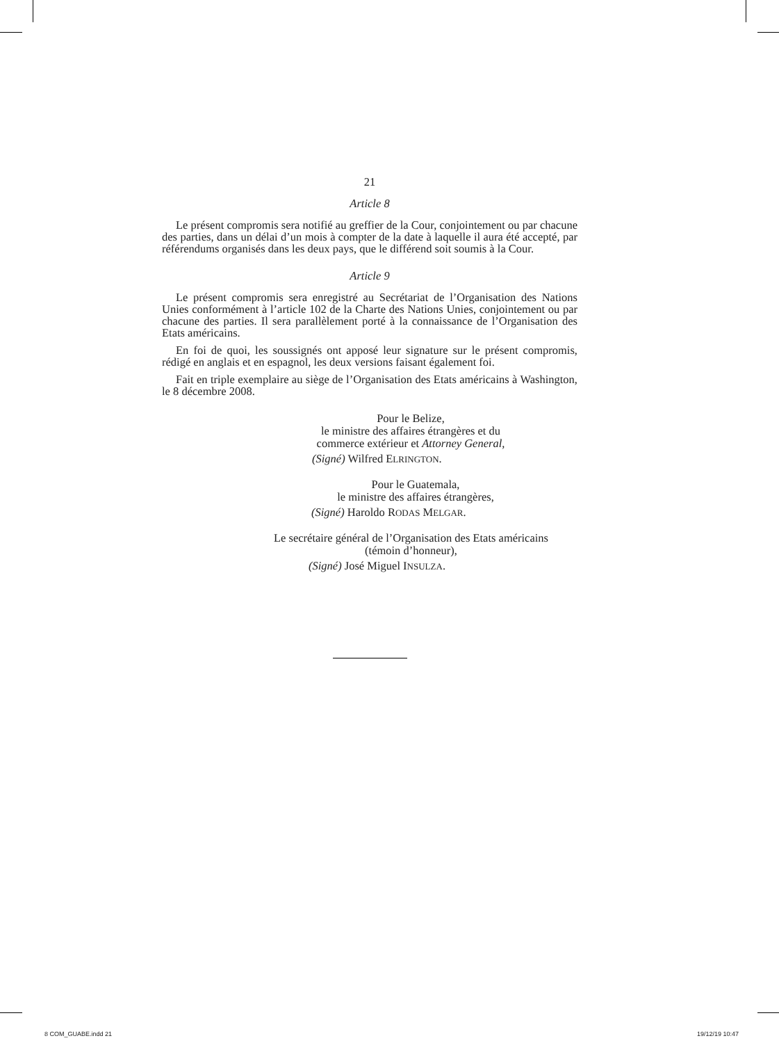21
Article 8
Le présent compromis sera notifié au greffier de la Cour, conjointement ou par chacune des parties, dans un délai d’un mois à compter de la date à laquelle il aura été accepté, par référendums organisés dans les deux pays, que le différend soit soumis à la Cour.
Article 9
Le présent compromis sera enregistré au Secrétariat de l’Organisation des Nations Unies conformément à l’article 102 de la Charte des Nations Unies, conjointement ou par chacune des parties. Il sera parallèlement porté à la connaissance de l’Organisation des Etats américains.
En foi de quoi, les soussignés ont apposé leur signature sur le présent compromis, rédigé en anglais et en espagnol, les deux versions faisant également foi.
Fait en triple exemplaire au siège de l’Organisation des Etats américains à Washington, le 8 décembre 2008.
Pour le Belize,
le ministre des affaires étrangères et du
commerce extérieur et Attorney General,
(Signé) Wilfred ELRINGTON.
Pour le Guatemala,
le ministre des affaires étrangères,
(Signé) Haroldo RODAS MELGAR.
Le secrétaire général de l’Organisation des Etats américains
(témoin d’honneur),
(Signé) José Miguel INSULZA.
8 COM_GUABE.indd 21 19/12/19 10:47